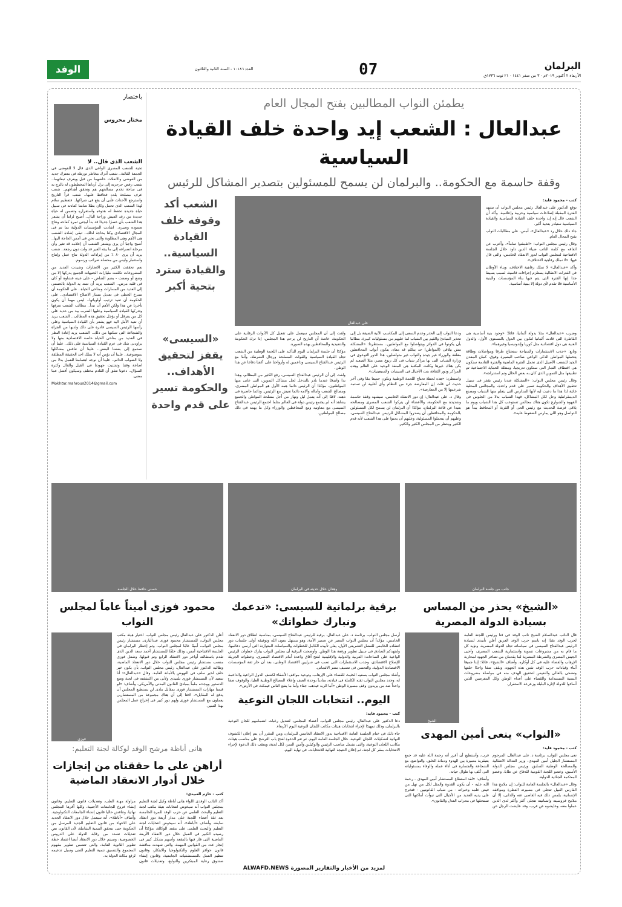البرلمان
الأربعاء ٢ أكتوبر ٢٠١٩م - ٣ من صفر ١٤٤١ - ٢١ توت ١٧٣٦ق
07
العدد ١٠١٨٦ - السنة الثانية والثلاثون
الوفد
يطمئن النواب المطالبين بفتح المجال العام
عبدالعال : الشعب إيد واحدة خلف القيادة السياسية
وقفة حاسمة مع الحكومة.. والبرلمان لن يسمح للمسئولين بتصدير المشاكل للرئيس
كتب - محمود فايد:
توقع الدكتور على عبدالعال رئيس مجلس النواب أن تشهد الفترة المقبلة إصلاحات سياسية وحزبية وإعلامية، وأكد أن الشعب قال إنه إيد واحدة خلف القيادة السياسية والقيادة السياسية ستبادر بتحية أكبر.
جاء ذلك خلال رد «عبدالعال»، أمس، على مطالبات النواب بفتح المجال العام.
وقال رئيس مجلس النواب: «اطمئنوا تماماً»، وأعرب عن اتفاقه مع كلمة النائب ضياء الدين داود خلال الجلسة الافتتاحية لمجلس النواب لدور الانعقاد الخامس، والتى قال فيها: «لا نملك رفاهية الاختلاف».
وأكد «عبدالعال» لا نملك رفاهية الاختلاف، وبناء الأوطان فى الفترات الانتقالية يستلزم إجراءات قاسية، لسبب بسيط جدا إنها الفترة التى يتم فيها بناء المؤسسات والبنية الأساسية فلا تقدم لأى دولة إلا ببنية أساسية.
على عبدالعال
الشعب أكد وقوفه خلف القيادة السياسية.. والقيادة سترد بتحية أكبر
وضرب «عبدالعال» مثلا بدولة ألمانيا، قائلاً: «وجود بنية أساسية هى القاطرة التى قادت ألمانيا لتكون بين الدول بالمستوى الأول، والدول الغنية هى دول اقتصادية مثل كوريا وإندونيسيا وغيرهما».
وتابع: «جذب الاستثمارات والسياحة ستحتاج طرقا ومواصلات وطاقة يتحملها المواطن الذكى الواعى صاحب البصيرة وفوق، كمان المعدن الجيد للشعب الأصيل الذى تحمل الفترة الماضية والفترة القادمة ستكون هى اقتطاف الثمار التى ستكون تدريجيا، ومظلة الحماية الاجتماعية تم تطبيقها مثل التموين الذى كان به بعض الخلل وتم استدراجه».
وقال رئيس مجلس النواب: «المشكلة عندنا رئيس يقفز فى سبيل تحقيق الأهداف والحكومة تسير على قدم واحدة، والمجالس المحلية غائبة لذا هذا ما دعيت ليه لأنها المدارس التى يتعلم منها الشباب ومصنع الديمقراطية وحل لكل المشاكل، فهذا الشباب بدلا من الجلوس فى القهوة والشوارع تكون هناك مجالس تستوعب كل هذا الشباب ويوم ما يلاقى فرصة للحديث مع رئيس الحى أو القرية أو المحافظ يبدأ هو التواصل وهو اللى يمارس الضغوط عليه».
ودعا النواب إلى الحذر وعدم السعى إلى المكاسب الآنية الضيقة بل إلى تحذير المبادئ والقيم بين الشباب لما عليهم من مسئوليات كبيرة، مطالبا بأن يكونوا فى الدوائر ويتواصلوا مع المواطنين.. مستطردا: «المشكلة مش بيلاقى (المواطن) حد يتكلم قد معاه، بتكون أبواب المحافظين مغلقة والوزراء غير جيدة والنواب غير متواصلين، هذا الدور التوعوى فى وزارة الشباب التى بها مراكز شباب فى كل ربوع مصر، مثلا الصعيد لم يكن هناك غيرها وكانت المكتبة هى المنفذ الوحيد على العالم وهذه المراكز ودور الثقافة بنت الأجيال فى السينيات والسبعينيات».
واستطرد: «هذه لحظة تحتاج اللحمة الوطنية ونكون جميعا معًا وفى آخر حديث لى قلت إن المعارضة جزء من النظام وأى أغلبية لن تستمد شرعيتها إلا من المعارضة».
وقال د. على عبدالعال: إن دور الانعقاد الخامس، سيشهد وقفة حاسمة وشديدة مع الحكومة، والأعضاء لن يتركوا الشعب المصرى ومصالحه بعيدا عن قاعة البرلمان، مؤكدًا أن البرلمان لن يسمح لكل المسئولين بالحكومة والمحافظين أن يصدروا المشاكل للرئيس عبدالفتاح السيسى، وعليهم أن يتحملوا المسئولية، وعليهم أن يحنوا على هذا الشعب لأنه قدم الكثير وينتظر من المجلس الكثير والكثير.
ولفت إلى أن المجلس سيعمل على تفعيل كل الأدوات الرقابية على الحكومة، خاصة أن التاريخ لن يرحم هذا المجلس، إذا ترك الحكومة والتنفيذية والمحافظين بهذه الصورة.
مؤكدًا أن جلسة البرلمان اليوم للتأكيد على اللحمة الوطنية من الشعب تجاه القيادة السياسية والقوات المسلحة ورجال الشرطة، وأننا مع الرئيس عبدالفتاح السيسى وداعمين له وأرواحنا على أكفنا دفاعا عن هذا الوطن.
ولفت إلى أن الرئيس عبدالفتاح السيسى، رفع الكثير من المظالم، وهذا بدا واضحًا عندما بادر بالتدخل لحل مشاكل التموين، التى عانى منها المواطنون، مؤكدًا أن الرئيس دائما همه الأول هو المواطن المصرى، ومصالح الشعب وآماله وآلامه دائما تعيش مع الرئيس، ودائما حاضرة فى ذهنه، لافتًا إلى أنه يعمل ليل ونهار من أجل مصلحة المواطن والجميع يشاهد أنه لم يجتمع رئيس دولة فى العالم مثلما اجتمع الرئيس عبدالفتاح السيسى مع معاونيه ومع المحافظين والوزراء وكل ما يهمه فى ذلك مصالح المواطنين.
«السيسى» يقفز لتحقيق الأهداف.. والحكومة تسير على قدم واحدة
باختصار
مختار محروس
الشعب الذى قال.. لا
تحية للشعب المصرى الواعى الذى قال لا للفوضى فى الجمعة الفائتة.. شعب أدرك مخاطر تورطه فى معترك جديد من الفوضى والانفلات خاضهما من قبل ويعرف تبعاتهما.. شعب رفض جرجرته إلى نزل أرداها المخططون له بالزج به فى ساحة تخدم مصالحهم هم وتحقق أهدافهم.. شعب عرف مصلحة بلده فحافظ عليها.. شعب قرأ التاريخ واسترجع الأحداث فأبى أن يقع فى شراكها.. فتعظيم سلام لهذا الشعب الذى تحمل وكان بطلا صامتا كعادته فى سبيل حياة جديدة تحفظ له هدوءه واستقراره وتضمن له حياة جديدة من رغد العيش وراحة البال.. أصبح لزاما أن يشعر هذا الشعب بأن عصرًا جديدًا قد بدأ ليجنى ثمرة كفاحه ونتاج صموده وصبره.. اشادت المؤسسات الدولية بما تم فى المجال الاقتصادى وكنا بحاجة لذلك.. تبقى إشادة الشعب هى الأهم وهى المطلوبة والتى نحن فى أمس الحاجة اليها.. أصبح واجبا أن يرى ويشعر الشعب أن إعلامه قد تغير وأن مرحلة انصرافه إلى ما يبثه الغير قد ولت دون رجعة.. شعب يريد أن يرى ٨٠ ٪ من إيرادات الدولة نتاج عمل وإنتاج واستثمار وليس من محصلة ضرائب ورسوم.
نعم تحققت الكثير من الانجازات وشيدت العديد من المشروعات تكلفت مليارات الجنيهات الجميع يدركها إلا من وضع أو وضعت - بضم الضاض - على عينه غشاوة أو كان فى قلبه مرض.. الشعب يريد أن تمتد يد الدولة بالحسنى إلى العديد من المسارات ومناحى الحياة.. على الحكومة أن تسرع الخطى فى تعديل مسار الاصلاح الاقتصادى.. على الحكومة أن تعيد ترتيب أولوياتها.. ليس مهما أن يكون تأخرنا عن هذا ولكن الأهم أن نبدأ.. مطالب الشعب تعرفها وتدركها القيادة السياسية وعليها الضرب بيد من حديد على كل من يعرقل أو يؤجل تحقيق هذه المطالب.. الشعب يريد أن نعيد الأمل اليه فهو يشعر بأن القيادة السياسية وعلى رأسها الرئيس السيسى قادرة على ذلك ولديها من الجراة والشجاعة التى تمكنها من ذلك.. الشعب يريد إعادة النظر فى العديد من مناحى الحياة خاصة الاقتصادية منها ولا يراودنى شك فى عزم القيادة السياسية على ذلك.. علينا أن نستمع إلى بعضنا البعض.. علينا أن نناقش مشاكلها بموضوعية.. علينا أن نؤمن أنه لا يملك احد الحقيقة المطلقة ولا الصواب الدائم.. علينا أن نوجه اهتمامنا للعمل بدلا من اضاعة وقتنا وتشتيت جهودنا فى القيل والقال وكثرة السؤال.. دعونا نتفق أن القادم مختلف وسيكون أفضل عما مضى.
Mokhtar.mahrous2014@gmail.com
جانب من جلسة البرلمان وهدان خلال حديثه فى البرلمان حسنى حافظ خلال الجلسة
«الشيخ» يحذر من المساس بسيادة الدولة المصرية
قال النائب عبدالسلام الشيخ نائب الوفد فى قنا ورئيس اللجنة العامة لحزب الوفد بقنا: إنه باسم حزب الوفد العريق أعلن تأييدى لسيادة الرئيس عبدالفتاح السيسى فى سياساته تجاه الدولة المصرية، ونؤيد كل ما قام به من مشروعات تنموية واستثمارية للشعب المصرى، وأحيى الجيش المصرى والشرطة المصرية لما يقدمان من تضافر الجهود لمحاربة الإرهاب والقضاء عليه فى كل أوكاره. وأضاف «الشيخ»، قائلا: إننا جميعًا أبناء وقيادات حزب الوفد نثمن هذه الجهود، ونقف صفا واحدًا خلفها ونضحى بالغالى والنفيس لتحقيق الهدف منه فى مواصلة مشروعات التنمية المستدامة والقضاء على أعداء الوطن وكل المغرضين الذين أساءوا للدولة لإثارة البلبلة وزعزعة الاستقرار.
الشيخ
«النواب» ينعى أمين المهدى
كتب - محمود فايد:
نعى مجلس النواب، برئاسة د. على عبدالعال، المرحوم المستشار الجليل أمين المهدى، وزير العدالة الانتقالية والمصالحة الوطنية السابق، ورئيس مجلس الدولة الأسبق، وعضو اللجنة القومية للدفاع عن طابا، وعضو المحكمة الجنائية الدولية.
وقال «عبدالعال» بالجلسة العامة للنواب: إن ملامح هذا الفارس النبيل تتجلى فى مسيرته العطرة ومواقفه الإنسانية، يلمس ذلك فيه القاصى عنه والدانى، إلا أن ملامح فروسيته وإنسانيته تتجلى أكثر وأكثر لدى الذين عملوا معه، وعايشوه عن قرب، وقد عايشت الرجل عن قرب، وأستطيع أن أقرر أنه رحمة الله عليه قد جمع بعبقرية متميزة بين الهدوء ودماثة الخلق، والتواضع، مع الشجاعة والجسارة فى أداء عمله والوفاء بمسئولياته التى كُلف بها طوال حياته.
وأضاف: «لقد استطاع المستشار أمين المهدى - رحمة الله عليه - أن يكون القدوة والمثل لكل من نهل من فيض علمه وخبراته - من شباب القانونيين - فتخرج على يديه العديد من الأجيال التى تبوأت أماكنها التى تستحقها فى محراب العدل والقانون».
برقية برلمانية للسيسى: «ندعمك ونبارك خطواتك»
أرسل مجلس النواب، برئاسة د. على عبدالعال، برقية للرئيس عبدالفتاح السيسى، بمناسبة انطلاق دور الانعقاد الخامس، مؤكداً أن مجلس النواب المعبر عن ضمير الأمة، وهو يستهل بعون الله وتوفيقه أولى جلسات دور انعقاده الخامس للفصل التشريعى الأول، يعلن تأييده الكامل للخطوات والسياسات المتوازنة التى أرسى دعائمها، ولجهدكم الصادق فى سبيل تطوير ورفعة هذا الوطن. وأوضحت البرقية أن مجلس النواب يبارك خطوات الرئيس الواعية على الساحات: العربية والدولية والإقليمية لفتح آفاق واعدة أمام الاقتصاد المصرى، وخطواته الجريئة للإصلاح الاقتصادى، وجذب الاستثمارات التى تصب فى شرايين الاقتصاد الوطنى، بعد أن حاز ثقة المؤسسات الاقتصادية الدولية، والتحسن فى تصنيف مصر الائتمانى.
وأشاد مجلس النواب بسعيه الحثيث للقضاء على الإرهاب، وتوحيد مواقف الأشقاء لكشف الدول الراعية والداعمة له، وجدد مجلس النواب ثقته الكاملة فى قيادته، منادياً بوحدة الصف وإعلاء المصالح الوطنية العليا، والوقوف صفاً واحداً ضد من يريدون وقف مسيرة الوطن «أما الزبد فيذهب جفاء وأما ما ينفع الناس فيمكث فى الأرض».
اليوم.. انتخابات اللجان النوعية
كتب - محمود فايد:
دعا الدكتور على عبدالعال، رئيس مجلس النواب، أعضاء المجلس، لتعديل رغبات انضمامهم للجان النوعية بالبرلمان، وذلك تمهيدًا لإجراء انتخابات هيئات مكاتب اللجان النوعية اليوم الأربعاء.
جاء ذلك فى ختام الجلسة العامة الافتتاحية بدور الانعقاد الخامس للبرلمان، ومن المقرر أن يتم إعلان الكشوف النهائية لتشكيلات اللجان النوعية، خلال الجلسة العامة اليوم، ثم تتم الدعوة لفتح باب الترشح على مناصب هيئات مكاتب اللجان النوعية، والتى تشمل مناصب الرئيس والوكيلين وأمين السر، لكل لجنة، ويعقب ذلك الدعوة لإجراء الانتخابات بمقر كل لجنة، ثم إعلان النتيجة النهائية للانتخابات، فى نهاية اليوم.
محمود فوزى أميناً عاماً لمجلس النواب
أعلن الدكتور على عبدالعال رئيس مجلس النواب، اختيار هيئة مكتب مجلس النواب، للمستشار محمود فوزى عبدالبارى، مستشار رئيس مجلس النواب، أمينًا عامًا لمجلس النواب، وتم إخطار البرلمان فى الجلسة الافتتاحية أمس، وذلك خلفًا للمستشار أحمد سعد الدين الذى تقدم باستقالته أواخر دور الانعقاد الرابع وتم قبولها. وشغل فوزى منصب مستشار رئيس مجلس النواب خلال دور الانعقاد الماضية، وطالبه الدكتور على عبدالعال، رئيس مجلس النواب، بأن يكون خير خلف لخير سلف فى النهوض بالأمانة العامة. وقال «عبدالعال»: أنا سعيد لأن المستشار فوزى تلميذى ولأنى من اكتشفته فى لجنة وضع الدستور ووجدته ملماً بمبادئ القانون المدنى والأمريكى. وأضاف: «لو قيمنا مهارات المستشار فوزى بمقابل مادى لن يستطيع المجلس أن يدفع له المقابل»، لافتا إلى أن هناك مجموعة من المستشارين يعملون مع المستشار فوزى ولهم دور كبير فى إخراج عمل المجلس بهذا التميز.
فوزى
هانى أباظة مرشح الوفد لوكالة لجنة التعليم:
أراهن على ما حققناه من إنجازات خلال أدوار الانعقاد الماضية
كتب - حازم العبيدى:
أكد النائب الوفدى اللواء هانى أباظة وكيل لجنة التعليم بمجلس النواب أنه سيخوض انتخابات هيئة مكتب لجنة التعليم والبحث العلمى عن حزب الوفد للمرة الخامسة بعد ثقة أعضاء اللجنة على مدار أربعة دور انعقاد سابقة. وأضاف «أباظة»، أنه سيخوض انتخابات لجنة التعليم والبحث العلمى على مقعد الوكالة، مؤكدًا أن رصيده الكبير فى العمل خلال دور الانعقاد الأربعة الماضية التى فاز فيها بالمقعد وأسهم بشكل كبير فى إنجاز عدد من القوانين المهمة، والتى شهدت مناقشة قانون حوافز العلوم والتكنولوجيا والابتكار، وقانون تنظيم العمل بالمستشفيات الجامعية، وقانون إنشاء صندوق رعاية المبتكرين والنوابغ، وتعديلات قانون مزاولة مهنة الطب، وتعديلات قانون التعليم، وقانون إنشاء فروع للجامعات الأجنبية، وكلها أقرها المجلس نهائيا، وتناقش حاليا قانون إنشاء الجامعات التكنولوجية. وأضاف «أباظة»، أنه سيعمل خلال دور الانعقاد الجديد على الانتهاء من قانون التعليم الجديد المرسل من الحكومة حتى تتحقق التنمية الشاملة، لأن القانون نص تعديلات تشدد من رقابة الدولة على الدروس الخصوصية، وسيتم خلال دور الانعقاد أيضا اعتماد خطة تطوير الثانوية العامة، والتى تتضمن تطوير مفهوم المجموع والتنسيق تنمية التعليم الفنى وسبل تدعيمه لرفع مكانة الدولة به.
لمزيد من الأخبار والتقارير المصورة ALWAFD.NEWS